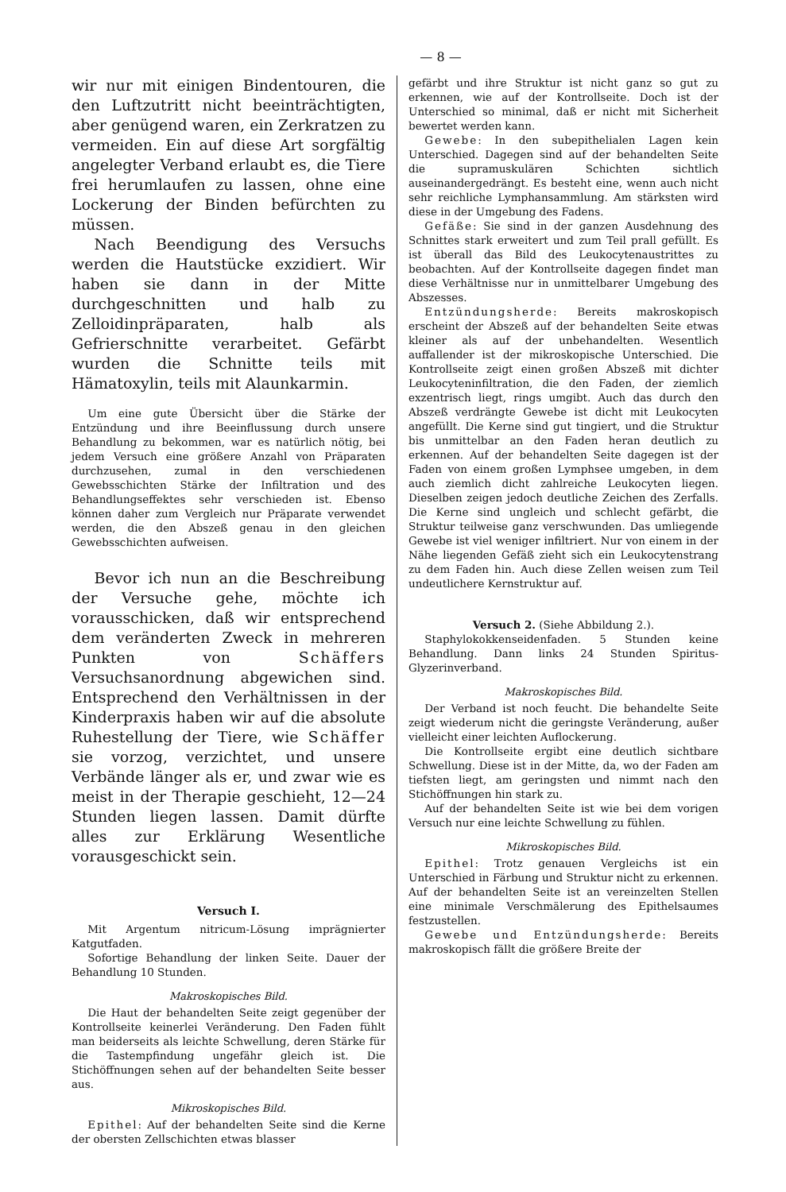— 8 —
wir nur mit einigen Bindentouren, die den Luftzutritt nicht beeinträchtigten, aber genügend waren, ein Zerkratzen zu vermeiden. Ein auf diese Art sorgfältig angelegter Verband erlaubt es, die Tiere frei herumlaufen zu lassen, ohne eine Lockerung der Binden befürchten zu müssen.
Nach Beendigung des Versuchs werden die Hautstücke exzidiert. Wir haben sie dann in der Mitte durchgeschnitten und halb zu Zelloidinpräparaten, halb als Gefrierschnitte verarbeitet. Gefärbt wurden die Schnitte teils mit Hämatoxylin, teils mit Alaunkarmin.
Um eine gute Übersicht über die Stärke der Entzündung und ihre Beeinflussung durch unsere Behandlung zu bekommen, war es natürlich nötig, bei jedem Versuch eine größere Anzahl von Präparaten durchzusehen, zumal in den verschiedenen Gewebsschichten Stärke der Infiltration und des Behandlungseffektes sehr verschieden ist. Ebenso können daher zum Vergleich nur Präparate verwendet werden, die den Abszeß genau in den gleichen Gewebsschichten aufweisen.
Bevor ich nun an die Beschreibung der Versuche gehe, möchte ich vorausschicken, daß wir entsprechend dem veränderten Zweck in mehreren Punkten von Schäffers Versuchsanordnung abgewichen sind. Entsprechend den Verhältnissen in der Kinderpraxis haben wir auf die absolute Ruhestellung der Tiere, wie Schäffer sie vorzog, verzichtet, und unsere Verbände länger als er, und zwar wie es meist in der Therapie geschieht, 12—24 Stunden liegen lassen. Damit dürfte alles zur Erklärung Wesentliche vorausgeschickt sein.
Versuch I.
Mit Argentum nitricum-Lösung imprägnierter Katgutfaden.
Sofortige Behandlung der linken Seite. Dauer der Behandlung 10 Stunden.
Makroskopisches Bild.
Die Haut der behandelten Seite zeigt gegenüber der Kontrollseite keinerlei Veränderung. Den Faden fühlt man beiderseits als leichte Schwellung, deren Stärke für die Tastempfindung ungefähr gleich ist. Die Stichöffnungen sehen auf der behandelten Seite besser aus.
Mikroskopisches Bild.
Epithel: Auf der behandelten Seite sind die Kerne der obersten Zellschichten etwas blasser
gefärbt und ihre Struktur ist nicht ganz so gut zu erkennen, wie auf der Kontrollseite. Doch ist der Unterschied so minimal, daß er nicht mit Sicherheit bewertet werden kann.
Gewebe: In den subepithelialen Lagen kein Unterschied. Dagegen sind auf der behandelten Seite die supramuskulären Schichten sichtlich auseinandergedrängt. Es besteht eine, wenn auch nicht sehr reichliche Lymphansammlung. Am stärksten wird diese in der Umgebung des Fadens.
Gefäße: Sie sind in der ganzen Ausdehnung des Schnittes stark erweitert und zum Teil prall gefüllt. Es ist überall das Bild des Leukocytenaustrittes zu beobachten. Auf der Kontrollseite dagegen findet man diese Verhältnisse nur in unmittelbarer Umgebung des Abszesses.
Entzündungsherde: Bereits makroskopisch erscheint der Abszeß auf der behandelten Seite etwas kleiner als auf der unbehandelten. Wesentlich auffallender ist der mikroskopische Unterschied. Die Kontrollseite zeigt einen großen Abszeß mit dichter Leukocyteninfiltration, die den Faden, der ziemlich exzentrisch liegt, rings umgibt. Auch das durch den Abszeß verdrängte Gewebe ist dicht mit Leukocyten angefüllt. Die Kerne sind gut tingiert, und die Struktur bis unmittelbar an den Faden heran deutlich zu erkennen. Auf der behandelten Seite dagegen ist der Faden von einem großen Lymphsee umgeben, in dem auch ziemlich dicht zahlreiche Leukocyten liegen. Dieselben zeigen jedoch deutliche Zeichen des Zerfalls. Die Kerne sind ungleich und schlecht gefärbt, die Struktur teilweise ganz verschwunden. Das umliegende Gewebe ist viel weniger infiltriert. Nur von einem in der Nähe liegenden Gefäß zieht sich ein Leukocytenstrang zu dem Faden hin. Auch diese Zellen weisen zum Teil undeutlichere Kernstruktur auf.
Versuch 2. (Siehe Abbildung 2.).
Staphylokokkenseidenfaden. 5 Stunden keine Behandlung. Dann links 24 Stunden Spiritus-Glyzerinverband.
Makroskopisches Bild.
Der Verband ist noch feucht. Die behandelte Seite zeigt wiederum nicht die geringste Veränderung, außer vielleicht einer leichten Auflockerung.
Die Kontrollseite ergibt eine deutlich sichtbare Schwellung. Diese ist in der Mitte, da, wo der Faden am tiefsten liegt, am geringsten und nimmt nach den Stichöffnungen hin stark zu.
Auf der behandelten Seite ist wie bei dem vorigen Versuch nur eine leichte Schwellung zu fühlen.
Mikroskopisches Bild.
Epithel: Trotz genauen Vergleichs ist ein Unterschied in Färbung und Struktur nicht zu erkennen. Auf der behandelten Seite ist an vereinzelten Stellen eine minimale Verschmälerung des Epithelsaumes festzustellen.
Gewebe und Entzündungsherde: Bereits makroskopisch fällt die größere Breite der